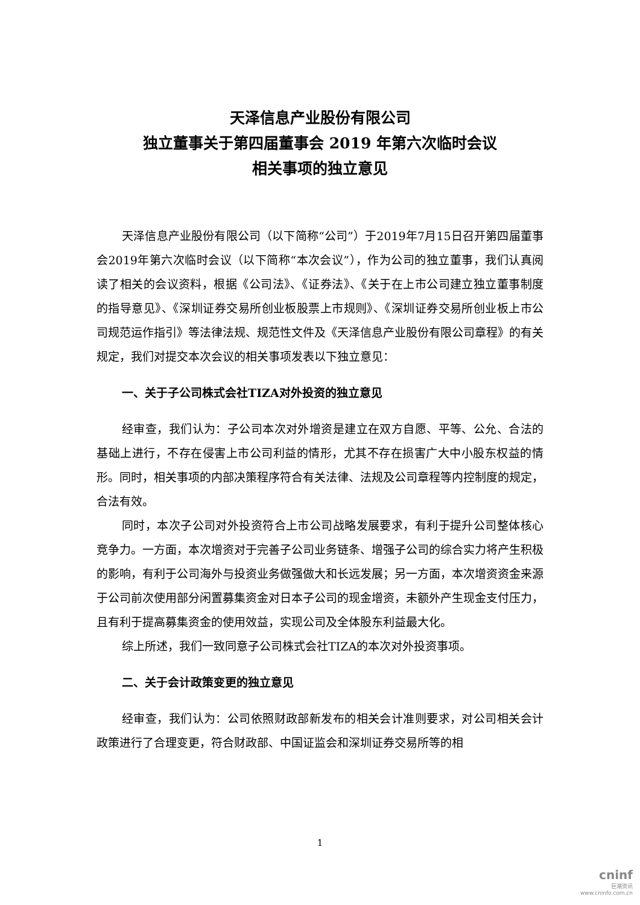天泽信息产业股份有限公司
独立董事关于第四届董事会 2019 年第六次临时会议
相关事项的独立意见
天泽信息产业股份有限公司（以下简称“公司”）于2019年7月15日召开第四届董事会2019年第六次临时会议（以下简称“本次会议”），作为公司的独立董事，我们认真阅读了相关的会议资料，根据《公司法》、《证券法》、《关于在上市公司建立独立董事制度的指导意见》、《深圳证券交易所创业板股票上市规则》、《深圳证券交易所创业板上市公司规范运作指引》等法律法规、规范性文件及《天泽信息产业股份有限公司章程》的有关规定，我们对提交本次会议的相关事项发表以下独立意见：
一、关于子公司株式会社TIZA对外投资的独立意见
经审查，我们认为：子公司本次对外增资是建立在双方自愿、平等、公允、合法的基础上进行，不存在侵害上市公司利益的情形，尤其不存在损害广大中小股东权益的情形。同时，相关事项的内部决策程序符合有关法律、法规及公司章程等内控制度的规定，合法有效。
同时，本次子公司对外投资符合上市公司战略发展要求，有利于提升公司整体核心竞争力。一方面，本次增资对于完善子公司业务链条、增强子公司的综合实力将产生积极的影响，有利于公司海外与投资业务做强做大和长远发展；另一方面，本次增资资金来源于公司前次使用部分闲置募集资金对日本子公司的现金增资，未额外产生现金支付压力，且有利于提高募集资金的使用效益，实现公司及全体股东利益最大化。
综上所述，我们一致同意子公司株式会社TIZA的本次对外投资事项。
二、关于会计政策变更的独立意见
经审查，我们认为：公司依照财政部新发布的相关会计准则要求，对公司相关会计政策进行了合理变更，符合财政部、中国证监会和深圳证券交易所等的相
1
cninf
巨潮资讯
www.cninfo.com.cn